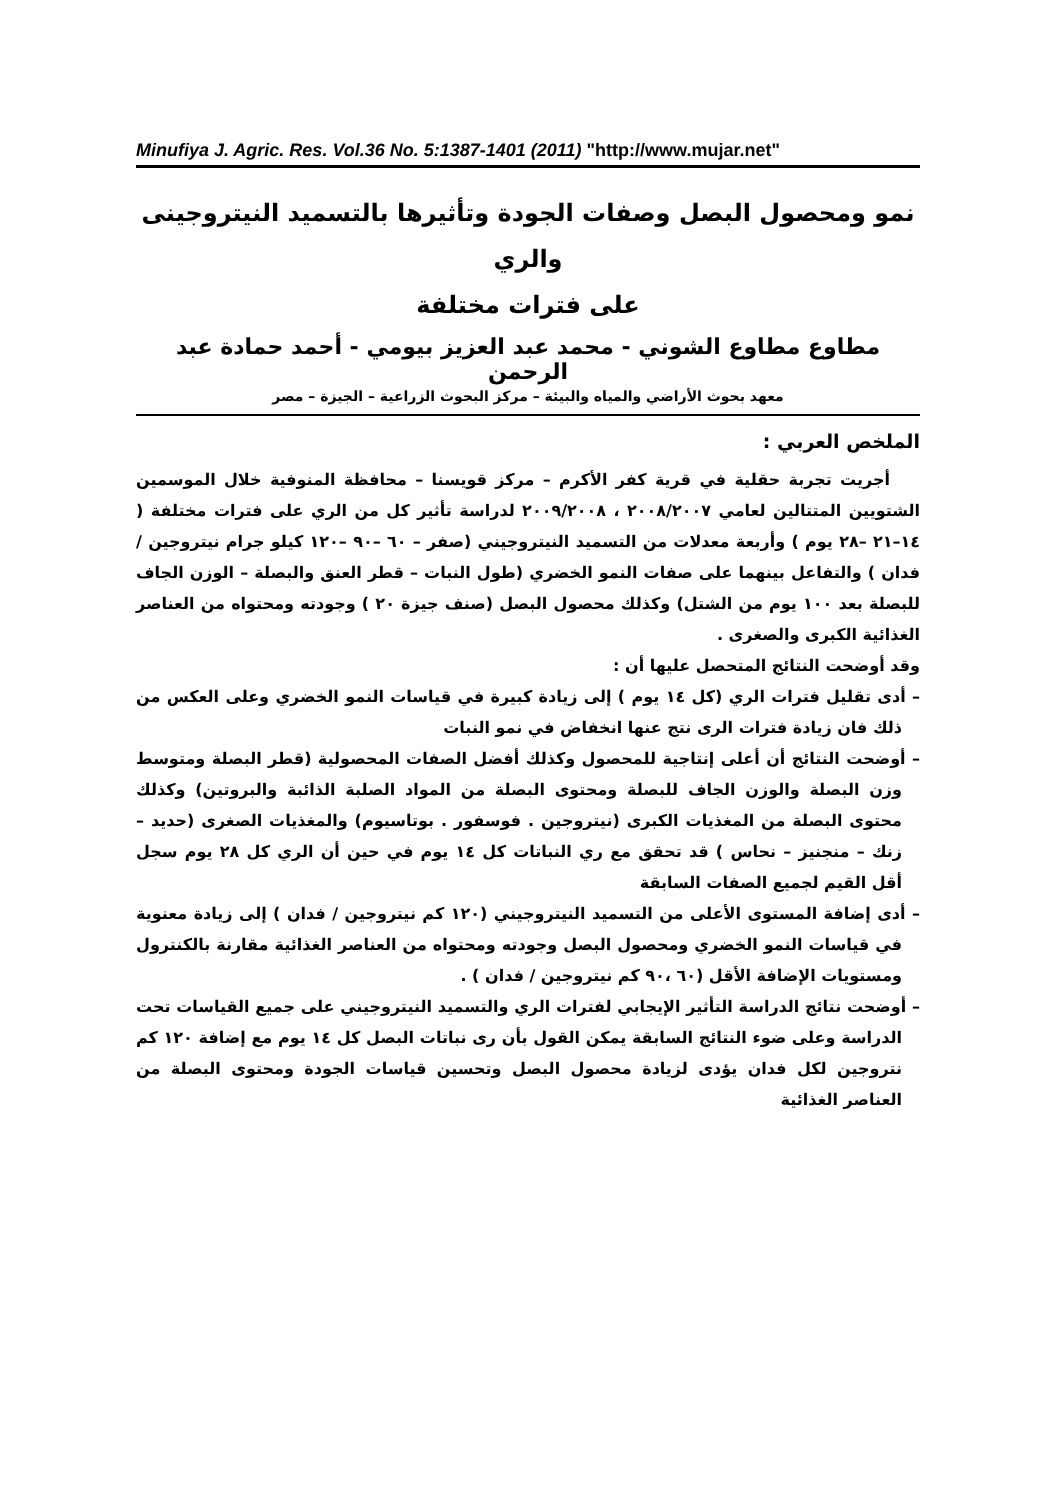Minufiya J. Agric. Res. Vol.36 No. 5:1387-1401 (2011) "http://www.mujar.net"
نمو ومحصول البصل وصفات الجودة وتأثيرها بالتسميد النيتروجينى والري
على فترات مختلفة
مطاوع مطاوع الشوني - محمد عبد العزيز بيومي - أحمد حمادة عبد الرحمن
معهد بحوث الأراضي والمياه والبيئة – مركز البحوث الزراعية – الجيزة – مصر
الملخص العربي :
أجريت تجربة حقلية في قرية كفر الأكرم – مركز قويسنا – محافظة المنوفية خلال الموسمين الشتويين المتتالين لعامي ٢٠٠٨/٢٠٠٧ ، ٢٠٠٩/٢٠٠٨ لدراسة تأثير كل من الري على فترات مختلفة ( ١٤–٢١ –٢٨ يوم ) وأربعة معدلات من التسميد النيتروجيني (صفر – ٦٠ –٩٠ –١٢٠ كيلو جرام نيتروجين / فدان ) والتفاعل بينهما على صفات النمو الخضري (طول النبات – قطر العنق والبصلة – الوزن الجاف للبصلة بعد ١٠٠ يوم من الشتل) وكذلك محصول البصل (صنف جيزة ٢٠ ) وجودته ومحتواه من العناصر الغذائية الكبرى والصغرى .
وقد أوضحت النتائج المتحصل عليها أن :
– أدى تقليل فترات الري (كل ١٤ يوم ) إلى زيادة كبيرة في قياسات النمو الخضري وعلى العكس من ذلك فان زيادة فترات الرى نتج عنها انخفاض في نمو النبات
– أوضحت النتائج أن أعلى إنتاجية للمحصول وكذلك أفضل الصفات المحصولية (قطر البصلة ومتوسط وزن البصلة والوزن الجاف للبصلة ومحتوى البصلة من المواد الصلبة الذائبة والبروتين) وكذلك محتوى البصلة من المغذيات الكبرى (نيتروجين . فوسفور . بوتاسيوم) والمغذيات الصغرى (حديد – زنك – منجنيز – نحاس ) قد تحقق مع ري النباتات كل ١٤ يوم في حين أن الري كل ٢٨ يوم سجل أقل القيم لجميع الصفات السابقة
– أدى إضافة المستوى الأعلى من التسميد النيتروجيني (١٢٠ كم نيتروجين / فدان ) إلى زيادة معنوية في قياسات النمو الخضري ومحصول البصل وجودته ومحتواه من العناصر الغذائية مقارنة بالكنترول ومستويات الإضافة الأقل (٦٠ ،٩٠ كم نيتروجين / فدان ) .
– أوضحت نتائج الدراسة التأثير الإيجابي لفترات الري والتسميد النيتروجيني على جميع القياسات تحت الدراسة وعلى ضوء النتائج السابقة يمكن القول بأن رى نباتات البصل كل ١٤ يوم مع إضافة ١٢٠ كم نتروجين لكل فدان يؤدى لزيادة محصول البصل وتحسين قياسات الجودة ومحتوى البصلة من العناصر الغذائية